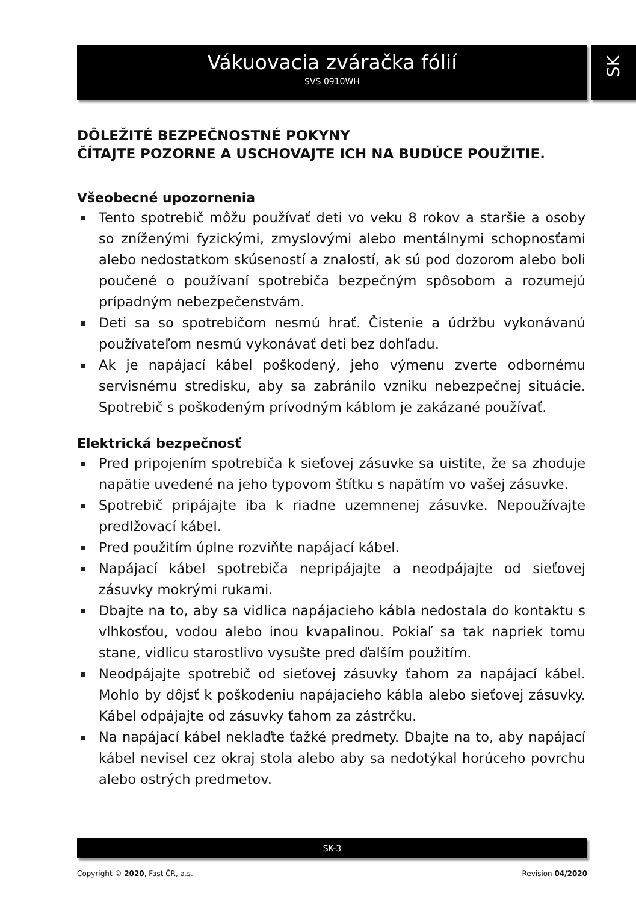Vákuovacia zváračka fólií
SVS 0910WH
SK
DÔLEŽITÉ BEZPEČNOSTNÉ POKYNY
ČÍTAJTE POZORNE A USCHOVAJTE ICH NA BUDÚCE POUŽITIE.
Všeobecné upozornenia
Tento spotrebič môžu používať deti vo veku 8 rokov a staršie a osoby so zníženými fyzickými, zmyslovými alebo mentálnymi schopnosťami alebo nedostatkom skúseností a znalostí, ak sú pod dozorom alebo boli poučené o používaní spotrebiča bezpečným spôsobom a rozumejú prípadným nebezpečenstvám.
Deti sa so spotrebičom nesmú hrať. Čistenie a údržbu vykonávanú používateľom nesmú vykonávať deti bez dohľadu.
Ak je napájací kábel poškodený, jeho výmenu zverte odbornému servisnému stredisku, aby sa zabránilo vzniku nebezpečnej situácie. Spotrebič s poškodeným prívodným káblom je zakázané používať.
Elektrická bezpečnosť
Pred pripojením spotrebiča k sieťovej zásuvke sa uistite, že sa zhoduje napätie uvedené na jeho typovom štítku s napätím vo vašej zásuvke.
Spotrebič pripájajte iba k riadne uzemnenej zásuvke. Nepoužívajte predlžovací kábel.
Pred použitím úplne rozviňte napájací kábel.
Napájací kábel spotrebiča nepripájajte a neodpájajte od sieťovej zásuvky mokrými rukami.
Dbajte na to, aby sa vidlica napájacieho kábla nedostala do kontaktu s vlhkosťou, vodou alebo inou kvapalinou. Pokiaľ sa tak napriek tomu stane, vidlicu starostlivo vysušte pred ďalším použitím.
Neodpájajte spotrebič od sieťovej zásuvky ťahom za napájací kábel. Mohlo by dôjsť k poškodeniu napájacieho kábla alebo sieťovej zásuvky. Kábel odpájajte od zásuvky ťahom za zástrčku.
Na napájací kábel neklaďte ťažké predmety. Dbajte na to, aby napájací kábel nevisel cez okraj stola alebo aby sa nedotýkal horúceho povrchu alebo ostrých predmetov.
SK-3
Copyright © 2020, Fast ČR, a.s. Revision 04/2020